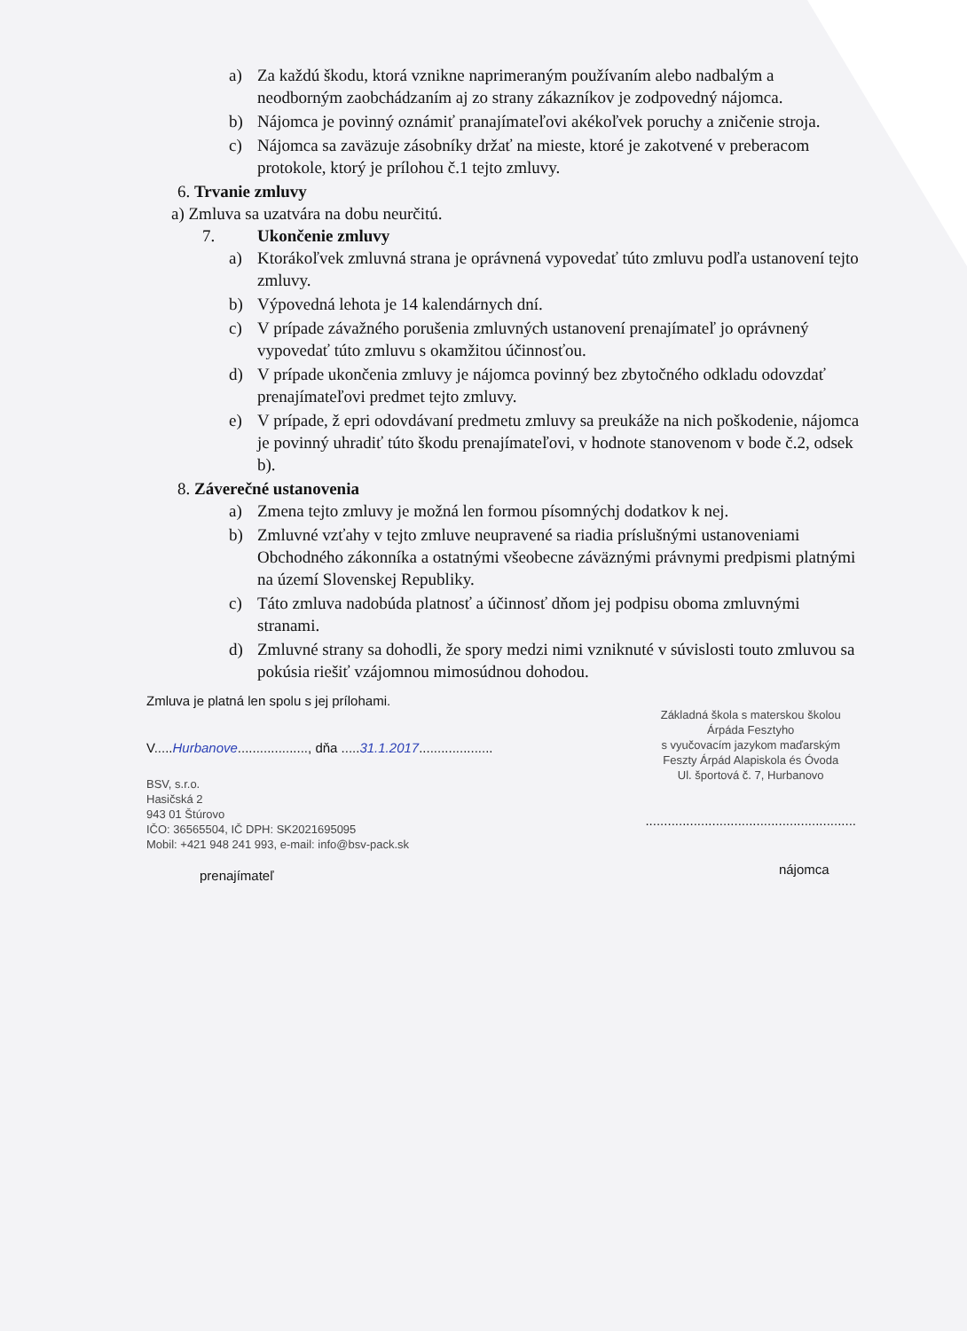a) Za každú škodu, ktorá vznikne naprimeraným používaním alebo nadbalým a neodborným zaobchádzaním aj zo strany zákazníkov je zodpovedný nájomca.
b) Nájomca je povinný oznámiť pranajímateľovi akékoľvek poruchy a zničenie stroja.
c) Nájomca sa zaväzuje zásobníky držať na mieste, ktoré je zakotvené v preberacom protokole, ktorý je prílohou č.1 tejto zmluvy.
6. Trvanie zmluvy
a) Zmluva sa uzatvára na dobu neurčitú.
7. Ukončenie zmluvy
a) Ktorákoľvek zmluvná strana je oprávnená vypovedať túto zmluvu podľa ustanovení tejto zmluvy.
b) Výpovedná lehota je 14 kalendárnych dní.
c) V prípade závažného porušenia zmluvných ustanovení prenajímateľ jo oprávnený vypovedať túto zmluvu s okamžitou účinnosťou.
d) V prípade ukončenia zmluvy je nájomca povinný bez zbytočného odkladu odovzdať prenajímateľovi predmet tejto zmluvy.
e) V prípade, ž epri odovdávaní predmetu zmluvy sa preukáže na nich poškodenie, nájomca je povinný uhradiť túto škodu prenajímateľovi, v hodnote stanovenom v bode č.2, odsek b).
8. Záverečné ustanovenia
a) Zmena tejto zmluvy je možná len formou písomnýchj dodatkov k nej.
b) Zmluvné vzťahy v tejto zmluve neupravené sa riadia príslušnými ustanoveniami Obchodného zákonníka a ostatnými všeobecne záväznými právnymi predpismi platnými na území Slovenskej Republiky.
c) Táto zmluva nadobúda platnosť a účinnosť dňom jej podpisu oboma zmluvnými stranami.
d) Zmluvné strany sa dohodli, že spory medzi nimi vzniknuté v súvislosti touto zmluvou sa pokúsia riešiť vzájomnou mimosúdnou dohodou.
Zmluva je platná len spolu s jej prílohami.
V.....Hurbanove..................., dňa .....31.1.2017....................
BSV, s.r.o.
Hasičská 2
943 01 Štúrovo
IČO: 36565504, IČ DPH: SK2021695095
Mobil: +421 948 241 993, e-mail: info@bsv-pack.sk
prenajímateľ
Základná škola s materskou školou
Árpáda Fesztyho
s vyučovacím jazykom maďarským
Feszty Árpád Alapiskola és Óvoda
Ul. športová č. 7, Hurbanovo
.........................................................
nájomca